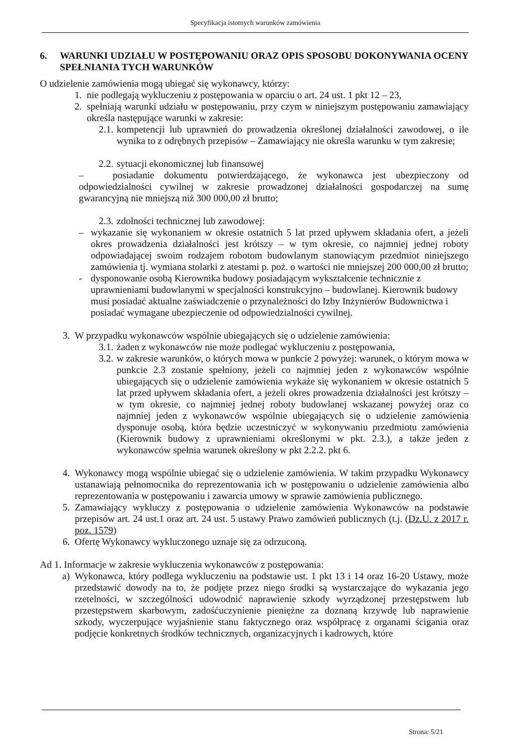Specyfikacja istotnych warunków zamówienia
6. WARUNKI UDZIAŁU W POSTĘPOWANIU ORAZ OPIS SPOSOBU DOKONYWANIA OCENY SPEŁNIANIA TYCH WARUNKÓW
O udzielenie zamówienia mogą ubiegać się wykonawcy, którzy:
1. nie podlegają wykluczeniu z postępowania w oparciu o art. 24 ust. 1 pkt 12 – 23,
2. spełniają warunki udziału w postępowaniu, przy czym w niniejszym postępowaniu zamawiający określa następujące warunki w zakresie:
2.1. kompetencji lub uprawnień do prowadzenia określonej działalności zawodowej, o ile wynika to z odrębnych przepisów – Zamawiający nie określa warunku w tym zakresie;
2.2. sytuacji ekonomicznej lub finansowej
– posiadanie dokumentu potwierdzającego, że wykonawca jest ubezpieczony od odpowiedzialności cywilnej w zakresie prowadzonej działalności gospodarczej na sumę gwarancyjną nie mniejszą niż 300 000,00 zł brutto;
2.3. zdolności technicznej lub zawodowej:
– wykazanie się wykonaniem w okresie ostatnich 5 lat przed upływem składania ofert, a jeżeli okres prowadzenia działalności jest krótszy – w tym okresie, co najmniej jednej roboty odpowiadającej swoim rodzajem robotom budowlanym stanowiącym przedmiot niniejszego zamówienia tj. wymiana stolarki z atestami p. poż. o wartości nie mniejszej 200 000,00 zł brutto;
- dysponowanie osobą Kierownika budowy posiadającym wykształcenie technicznie z uprawnieniami budowlanymi w specjalności konstrukcyjno – budowlanej. Kierownik budowy musi posiadać aktualne zaświadczenie o przynależności do Izby Inżynierów Budownictwa i posiadać wymagane ubezpieczenie od odpowiedzialności cywilnej.
3. W przypadku wykonawców wspólnie ubiegających się o udzielenie zamówienia:
3.1. żaden z wykonawców nie może podlegać wykluczeniu z postępowania,
3.2. w zakresie warunków, o których mowa w punkcie 2 powyżej: warunek, o którym mowa w punkcie 2.3 zostanie spełniony, jeżeli co najmniej jeden z wykonawców wspólnie ubiegających się o udzielenie zamówienia wykaże się wykonaniem w okresie ostatnich 5 lat przed upływem składania ofert, a jeżeli okres prowadzenia działalności jest krótszy – w tym okresie, co najmniej jednej roboty budowlanej wskazanej powyżej oraz co najmniej jeden z wykonawców wspólnie ubiegających się o udzielenie zamówienia dysponuje osobą, która będzie uczestniczyć w wykonywaniu przedmiotu zamówienia (Kierownik budowy z uprawnieniami określonymi w pkt. 2.3.), a także jeden z wykonawców spełnia warunek określony w pkt 2.2.2. pkt 6.
4. Wykonawcy mogą wspólnie ubiegać się o udzielenie zamówienia. W takim przypadku Wykonawcy ustanawiają pełnomocnika do reprezentowania ich w postępowaniu o udzielenie zamówienia albo reprezentowania w postępowaniu i zawarcia umowy w sprawie zamówienia publicznego.
5. Zamawiający wykluczy z postępowania o udzielenie zamówienia Wykonawców na podstawie przepisów art. 24 ust.1 oraz art. 24 ust. 5 ustawy Prawo zamówień publicznych (t.j. (Dz.U. z 2017 r. poz. 1579)
6. Ofertę Wykonawcy wykluczonego uznaje się za odrzuconą.
Ad 1. Informacje w zakresie wykluczenia wykonawców z postępowania:
a) Wykonawca, który podlega wykluczeniu na podstawie ust. 1 pkt 13 i 14 oraz 16-20 Ustawy, może przedstawić dowody na to, że podjęte przez niego środki są wystarczające do wykazania jego rzetelności, w szczególności udowodnić naprawienie szkody wyrządzonej przestępstwem lub przestępstwem skarbowym, zadośćuczynienie pieniężne za doznaną krzywdę lub naprawienie szkody, wyczerpujące wyjaśnienie stanu faktycznego oraz współpracę z organami ścigania oraz podjęcie konkretnych środków technicznych, organizacyjnych i kadrowych, które
Strona: 5/21